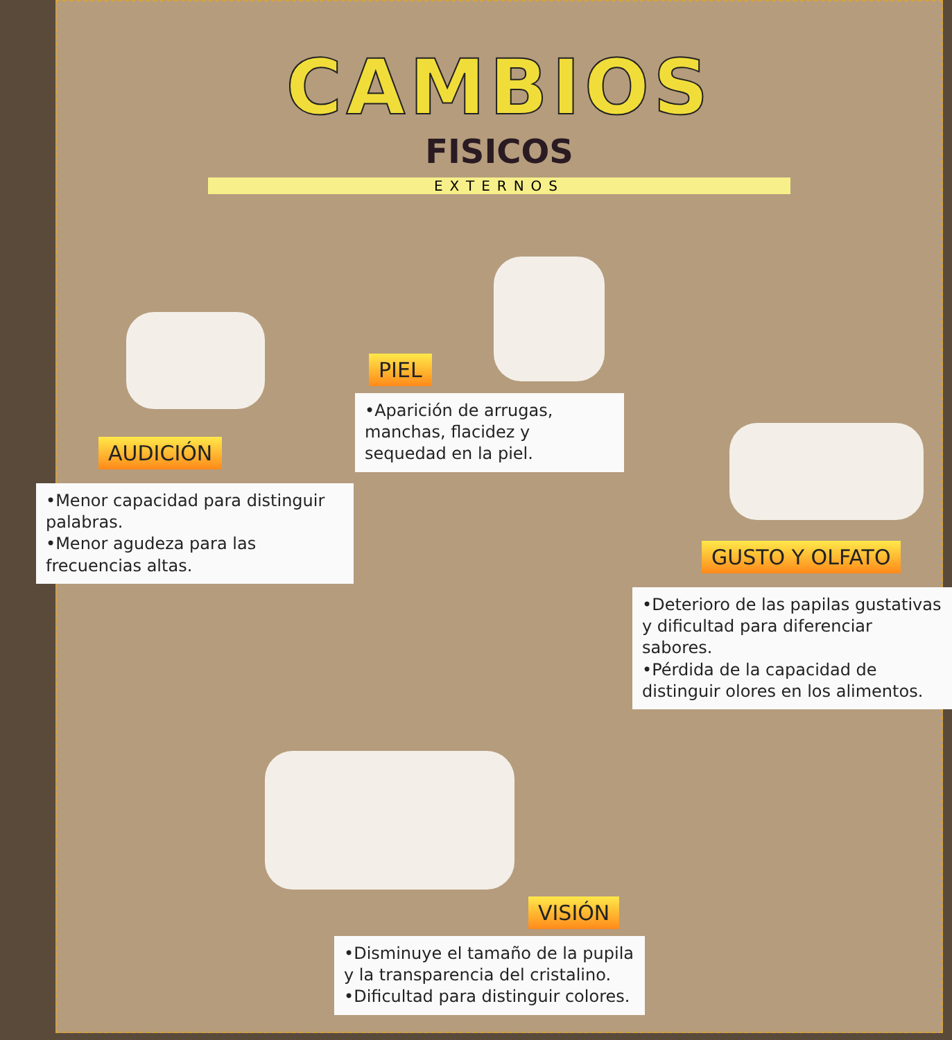CAMBIOS
FISICOS
EXTERNOS
AUDICIÓN
•Menor capacidad para distinguir palabras.
•Menor agudeza para las frecuencias altas.
PIEL
•Aparición de arrugas, manchas, flacidez y sequedad en la piel.
GUSTO Y OLFATO
•Deterioro de las papilas gustativas y dificultad para diferenciar sabores.
•Pérdida de la capacidad de distinguir olores en los alimentos.
VISIÓN
•Disminuye el tamaño de la pupila y la transparencia del cristalino.
•Dificultad para distinguir colores.